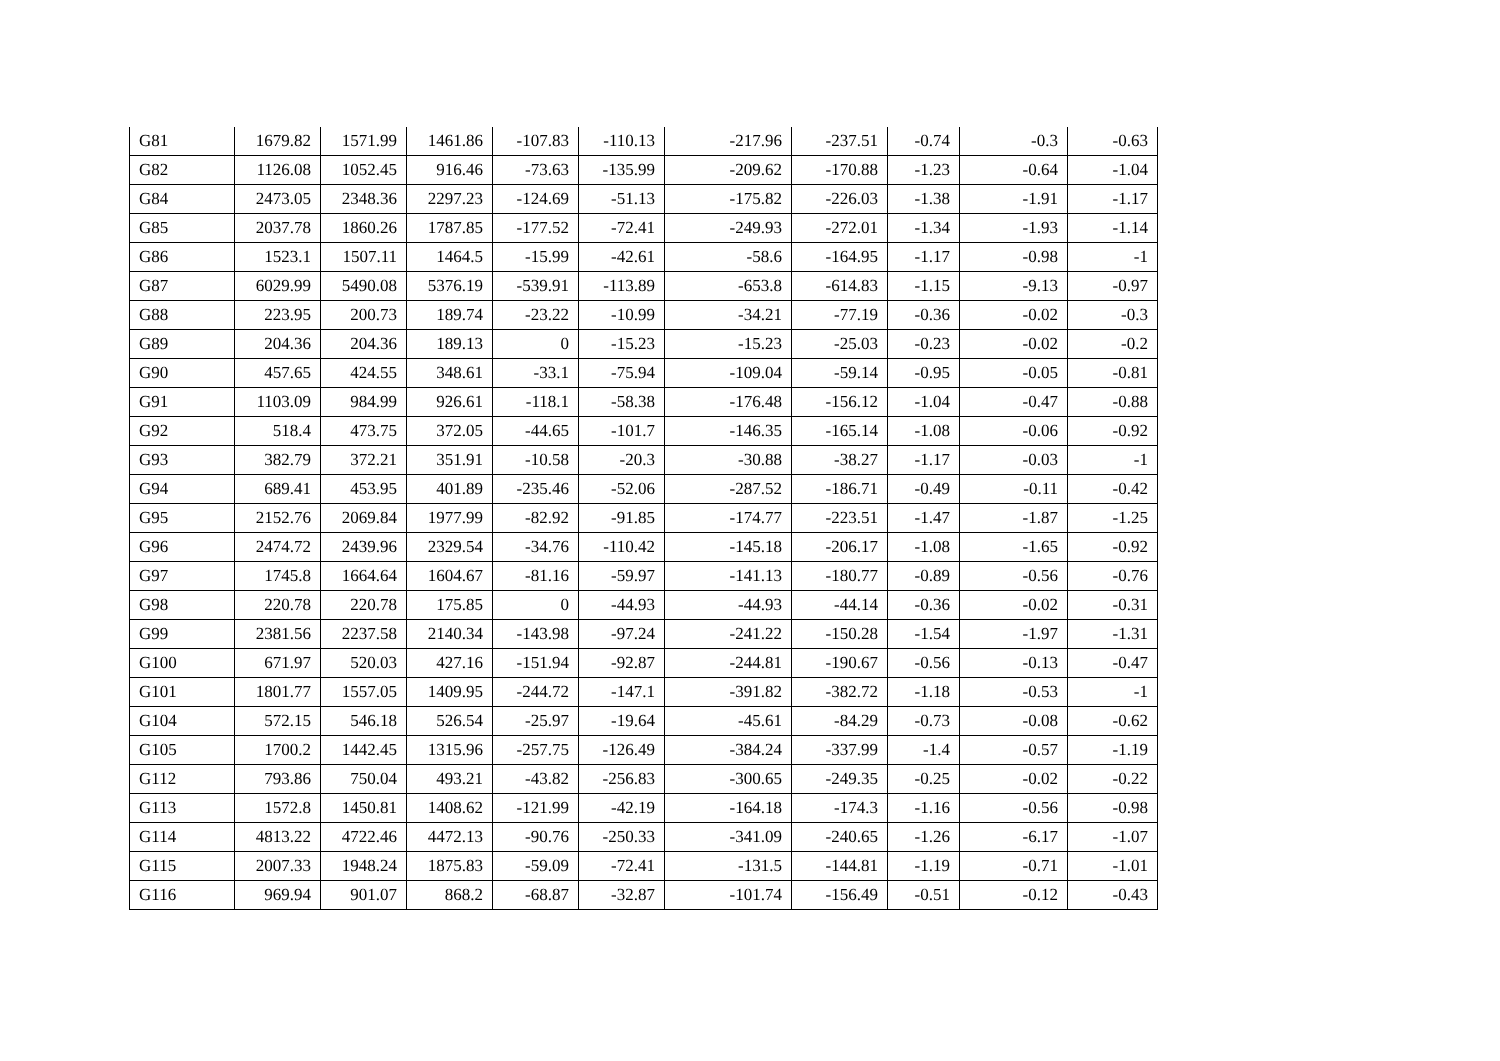| G81 | 1679.82 | 1571.99 | 1461.86 | -107.83 | -110.13 | -217.96 | -237.51 | -0.74 | -0.3 | -0.63 |
| G82 | 1126.08 | 1052.45 | 916.46 | -73.63 | -135.99 | -209.62 | -170.88 | -1.23 | -0.64 | -1.04 |
| G84 | 2473.05 | 2348.36 | 2297.23 | -124.69 | -51.13 | -175.82 | -226.03 | -1.38 | -1.91 | -1.17 |
| G85 | 2037.78 | 1860.26 | 1787.85 | -177.52 | -72.41 | -249.93 | -272.01 | -1.34 | -1.93 | -1.14 |
| G86 | 1523.1 | 1507.11 | 1464.5 | -15.99 | -42.61 | -58.6 | -164.95 | -1.17 | -0.98 | -1 |
| G87 | 6029.99 | 5490.08 | 5376.19 | -539.91 | -113.89 | -653.8 | -614.83 | -1.15 | -9.13 | -0.97 |
| G88 | 223.95 | 200.73 | 189.74 | -23.22 | -10.99 | -34.21 | -77.19 | -0.36 | -0.02 | -0.3 |
| G89 | 204.36 | 204.36 | 189.13 | 0 | -15.23 | -15.23 | -25.03 | -0.23 | -0.02 | -0.2 |
| G90 | 457.65 | 424.55 | 348.61 | -33.1 | -75.94 | -109.04 | -59.14 | -0.95 | -0.05 | -0.81 |
| G91 | 1103.09 | 984.99 | 926.61 | -118.1 | -58.38 | -176.48 | -156.12 | -1.04 | -0.47 | -0.88 |
| G92 | 518.4 | 473.75 | 372.05 | -44.65 | -101.7 | -146.35 | -165.14 | -1.08 | -0.06 | -0.92 |
| G93 | 382.79 | 372.21 | 351.91 | -10.58 | -20.3 | -30.88 | -38.27 | -1.17 | -0.03 | -1 |
| G94 | 689.41 | 453.95 | 401.89 | -235.46 | -52.06 | -287.52 | -186.71 | -0.49 | -0.11 | -0.42 |
| G95 | 2152.76 | 2069.84 | 1977.99 | -82.92 | -91.85 | -174.77 | -223.51 | -1.47 | -1.87 | -1.25 |
| G96 | 2474.72 | 2439.96 | 2329.54 | -34.76 | -110.42 | -145.18 | -206.17 | -1.08 | -1.65 | -0.92 |
| G97 | 1745.8 | 1664.64 | 1604.67 | -81.16 | -59.97 | -141.13 | -180.77 | -0.89 | -0.56 | -0.76 |
| G98 | 220.78 | 220.78 | 175.85 | 0 | -44.93 | -44.93 | -44.14 | -0.36 | -0.02 | -0.31 |
| G99 | 2381.56 | 2237.58 | 2140.34 | -143.98 | -97.24 | -241.22 | -150.28 | -1.54 | -1.97 | -1.31 |
| G100 | 671.97 | 520.03 | 427.16 | -151.94 | -92.87 | -244.81 | -190.67 | -0.56 | -0.13 | -0.47 |
| G101 | 1801.77 | 1557.05 | 1409.95 | -244.72 | -147.1 | -391.82 | -382.72 | -1.18 | -0.53 | -1 |
| G104 | 572.15 | 546.18 | 526.54 | -25.97 | -19.64 | -45.61 | -84.29 | -0.73 | -0.08 | -0.62 |
| G105 | 1700.2 | 1442.45 | 1315.96 | -257.75 | -126.49 | -384.24 | -337.99 | -1.4 | -0.57 | -1.19 |
| G112 | 793.86 | 750.04 | 493.21 | -43.82 | -256.83 | -300.65 | -249.35 | -0.25 | -0.02 | -0.22 |
| G113 | 1572.8 | 1450.81 | 1408.62 | -121.99 | -42.19 | -164.18 | -174.3 | -1.16 | -0.56 | -0.98 |
| G114 | 4813.22 | 4722.46 | 4472.13 | -90.76 | -250.33 | -341.09 | -240.65 | -1.26 | -6.17 | -1.07 |
| G115 | 2007.33 | 1948.24 | 1875.83 | -59.09 | -72.41 | -131.5 | -144.81 | -1.19 | -0.71 | -1.01 |
| G116 | 969.94 | 901.07 | 868.2 | -68.87 | -32.87 | -101.74 | -156.49 | -0.51 | -0.12 | -0.43 |